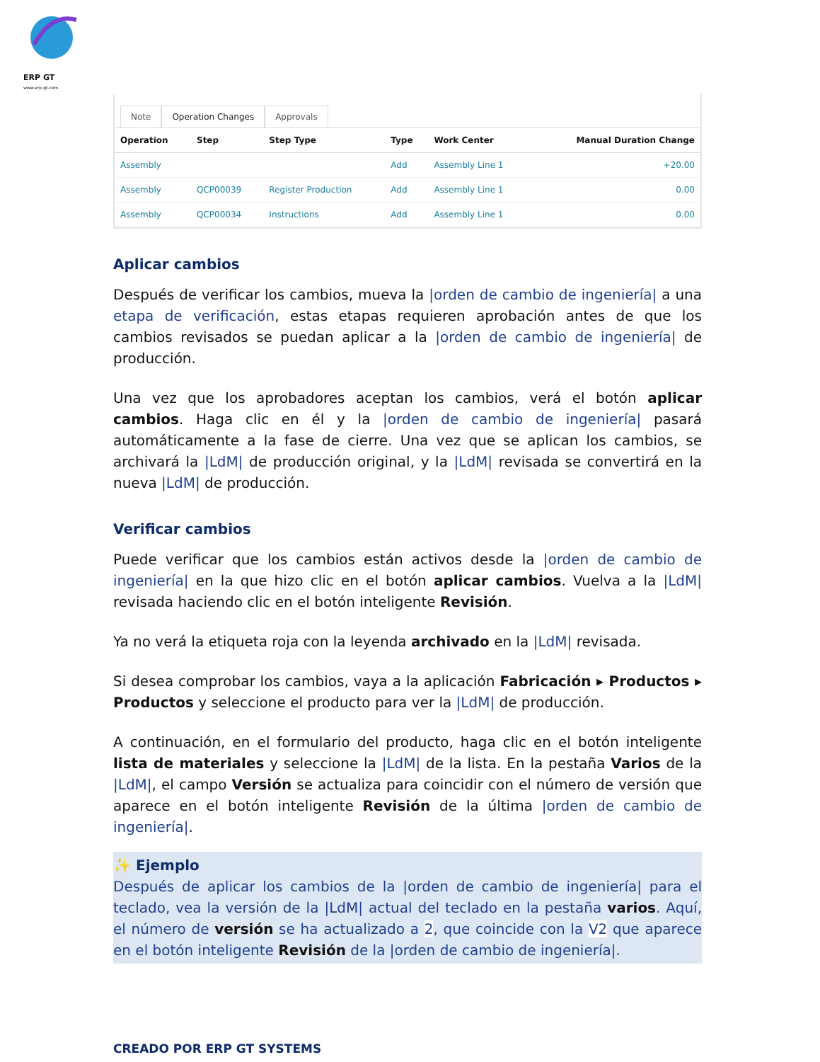ERP GT
www.erp-gt.com
Note Operation Changes Approvals
| Operation | Step | Step Type | Type | Work Center | Manual Duration Change |
| --- | --- | --- | --- | --- | --- |
| Assembly | | | Add | Assembly Line 1 | +20.00 |
| Assembly | QCP00039 | Register Production | Add | Assembly Line 1 | 0.00 |
| Assembly | QCP00034 | Instructions | Add | Assembly Line 1 | 0.00 |
Aplicar cambios
Después de verificar los cambios, mueva la |orden de cambio de ingeniería| a una etapa de verificación, estas etapas requieren aprobación antes de que los cambios revisados se puedan aplicar a la |orden de cambio de ingeniería| de producción.
Una vez que los aprobadores aceptan los cambios, verá el botón aplicar cambios. Haga clic en él y la |orden de cambio de ingeniería| pasará automáticamente a la fase de cierre. Una vez que se aplican los cambios, se archivará la |LdM| de producción original, y la |LdM| revisada se convertirá en la nueva |LdM| de producción.
Verificar cambios
Puede verificar que los cambios están activos desde la |orden de cambio de ingeniería| en la que hizo clic en el botón aplicar cambios. Vuelva a la |LdM| revisada haciendo clic en el botón inteligente Revisión.
Ya no verá la etiqueta roja con la leyenda archivado en la |LdM| revisada.
Si desea comprobar los cambios, vaya a la aplicación Fabricación ▸ Productos ▸ Productos y seleccione el producto para ver la |LdM| de producción.
A continuación, en el formulario del producto, haga clic en el botón inteligente lista de materiales y seleccione la |LdM| de la lista. En la pestaña Varios de la |LdM|, el campo Versión se actualiza para coincidir con el número de versión que aparece en el botón inteligente Revisión de la última |orden de cambio de ingeniería|.
✨ Ejemplo
Después de aplicar los cambios de la |orden de cambio de ingeniería| para el teclado, vea la versión de la |LdM| actual del teclado en la pestaña varios. Aquí, el número de versión se ha actualizado a 2, que coincide con la V2 que aparece en el botón inteligente Revisión de la |orden de cambio de ingeniería|.
CREADO POR ERP GT SYSTEMS